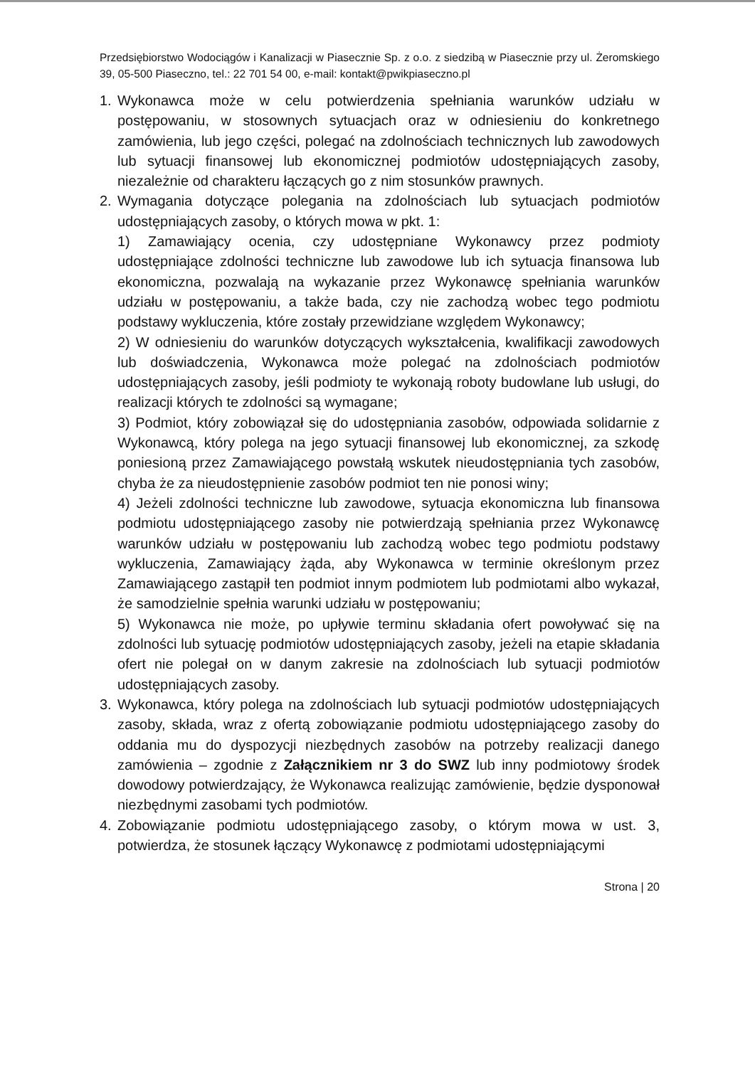Przedsiębiorstwo Wodociągów i Kanalizacji w Piasecznie Sp. z o.o. z siedzibą w Piasecznie przy ul. Żeromskiego 39, 05-500 Piaseczno, tel.: 22 701 54 00, e-mail: kontakt@pwikpiaseczno.pl
1. Wykonawca może w celu potwierdzenia spełniania warunków udziału w postępowaniu, w stosownych sytuacjach oraz w odniesieniu do konkretnego zamówienia, lub jego części, polegać na zdolnościach technicznych lub zawodowych lub sytuacji finansowej lub ekonomicznej podmiotów udostępniających zasoby, niezależnie od charakteru łączących go z nim stosunków prawnych.
2. Wymagania dotyczące polegania na zdolnościach lub sytuacjach podmiotów udostępniających zasoby, o których mowa w pkt. 1:
1) Zamawiający ocenia, czy udostępniane Wykonawcy przez podmioty udostępniające zdolności techniczne lub zawodowe lub ich sytuacja finansowa lub ekonomiczna, pozwalają na wykazanie przez Wykonawcę spełniania warunków udziału w postępowaniu, a także bada, czy nie zachodzą wobec tego podmiotu podstawy wykluczenia, które zostały przewidziane względem Wykonawcy;
2) W odniesieniu do warunków dotyczących wykształcenia, kwalifikacji zawodowych lub doświadczenia, Wykonawca może polegać na zdolnościach podmiotów udostępniających zasoby, jeśli podmioty te wykonają roboty budowlane lub usługi, do realizacji których te zdolności są wymagane;
3) Podmiot, który zobowiązał się do udostępniania zasobów, odpowiada solidarnie z Wykonawcą, który polega na jego sytuacji finansowej lub ekonomicznej, za szkodę poniesioną przez Zamawiającego powstałą wskutek nieudostępniania tych zasobów, chyba że za nieudostępnienie zasobów podmiot ten nie ponosi winy;
4) Jeżeli zdolności techniczne lub zawodowe, sytuacja ekonomiczna lub finansowa podmiotu udostępniającego zasoby nie potwierdzają spełniania przez Wykonawcę warunków udziału w postępowaniu lub zachodzą wobec tego podmiotu podstawy wykluczenia, Zamawiający żąda, aby Wykonawca w terminie określonym przez Zamawiającego zastąpił ten podmiot innym podmiotem lub podmiotami albo wykazał, że samodzielnie spełnia warunki udziału w postępowaniu;
5) Wykonawca nie może, po upływie terminu składania ofert powoływać się na zdolności lub sytuację podmiotów udostępniających zasoby, jeżeli na etapie składania ofert nie polegał on w danym zakresie na zdolnościach lub sytuacji podmiotów udostępniających zasoby.
3. Wykonawca, który polega na zdolnościach lub sytuacji podmiotów udostępniających zasoby, składa, wraz z ofertą zobowiązanie podmiotu udostępniającego zasoby do oddania mu do dyspozycji niezbędnych zasobów na potrzeby realizacji danego zamówienia – zgodnie z Załącznikiem nr 3 do SWZ lub inny podmiotowy środek dowodowy potwierdzający, że Wykonawca realizując zamówienie, będzie dysponował niezbędnymi zasobami tych podmiotów.
4. Zobowiązanie podmiotu udostępniającego zasoby, o którym mowa w ust. 3, potwierdza, że stosunek łączący Wykonawcę z podmiotami udostępniającymi
Strona | 20